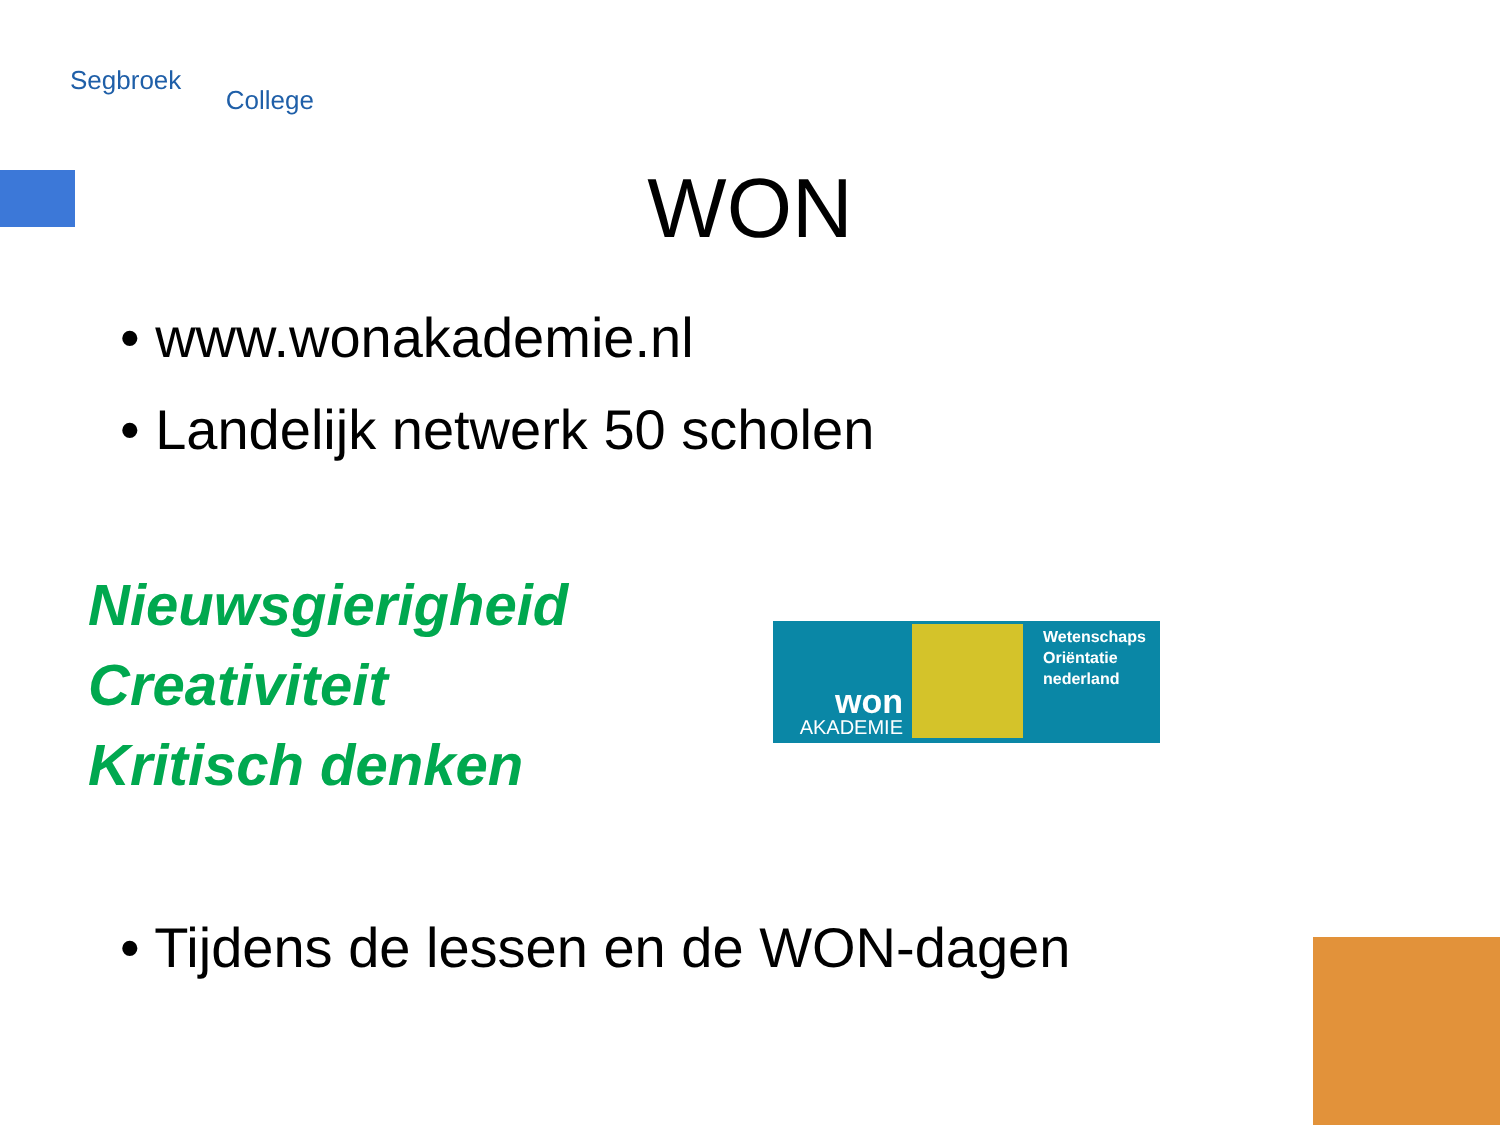Segbroek College
WON
• www.wonakademie.nl
• Landelijk netwerk 50 scholen
Nieuwsgierigheid
Creativiteit
Kritisch denken
Wetenschaps
Oriëntatie
nederland
won
AKADEMIE
• Tijdens de lessen en de WON-dagen